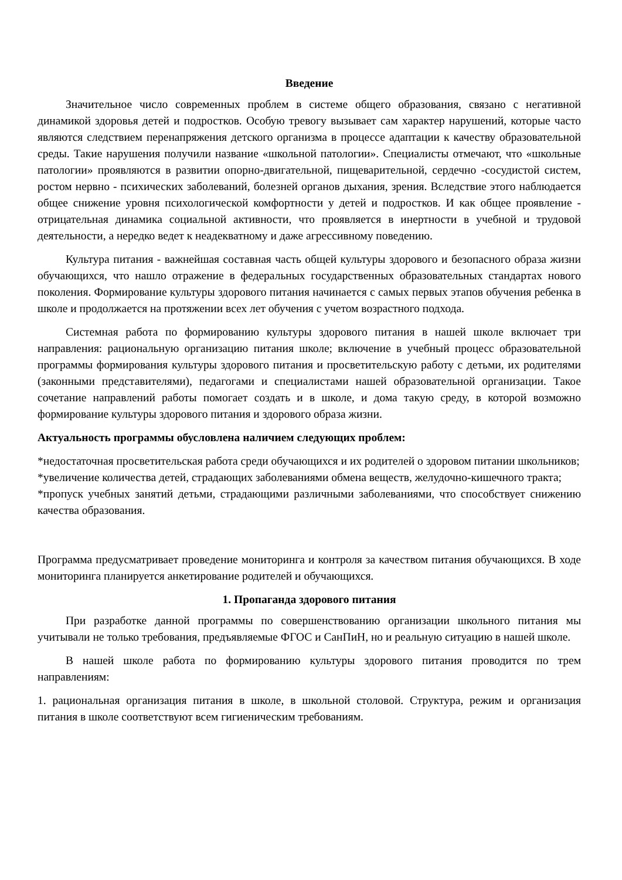Введение
Значительное число современных проблем в системе общего образования, связано с негативной динамикой здоровья детей и подростков. Особую тревогу вызывает сам характер нарушений, которые часто являются следствием перенапряжения детского организма в процессе адаптации к качеству образовательной среды. Такие нарушения получили название «школьной патологии». Специалисты отмечают, что «школьные патологии» проявляются в развитии опорно-двигательной, пищеварительной, сердечно -сосудистой систем, ростом нервно - психических заболеваний, болезней органов дыхания, зрения. Вследствие этого наблюдается общее снижение уровня психологической комфортности у детей и подростков. И как общее проявление - отрицательная динамика социальной активности, что проявляется в инертности в учебной и трудовой деятельности, а нередко ведет к неадекватному и даже агрессивному поведению.
Культура питания - важнейшая составная часть общей культуры здорового и безопасного образа жизни обучающихся, что нашло отражение в федеральных государственных образовательных стандартах нового поколения. Формирование культуры здорового питания начинается с самых первых этапов обучения ребенка в школе и продолжается на протяжении всех лет обучения с учетом возрастного подхода.
Системная работа по формированию культуры здорового питания в нашей школе включает три направления: рациональную организацию питания школе; включение в учебный процесс образовательной программы формирования культуры здорового питания и просветительскую работу с детьми, их родителями (законными представителями), педагогами и специалистами нашей образовательной организации. Такое сочетание направлений работы помогает создать и в школе, и дома такую среду, в которой возможно формирование культуры здорового питания и здорового образа жизни.
Актуальность программы обусловлена наличием следующих проблем:
*недостаточная просветительская работа среди обучающихся и их родителей о здоровом питании школьников;
*увеличение количества детей, страдающих заболеваниями обмена веществ, желудочно-кишечного тракта;
*пропуск учебных занятий детьми, страдающими различными заболеваниями, что способствует снижению качества образования.
Программа предусматривает проведение мониторинга и контроля за качеством питания обучающихся. В ходе мониторинга планируется анкетирование родителей и обучающихся.
1. Пропаганда здорового питания
При разработке данной программы по совершенствованию организации школьного питания мы учитывали не только требования, предъявляемые ФГОС и СанПиН, но и реальную ситуацию в нашей школе.
В нашей школе работа по формированию культуры здорового питания проводится по трем направлениям:
1. рациональная организация питания в школе, в школьной столовой. Структура, режим и организация питания в школе соответствуют всем гигиеническим требованиям.